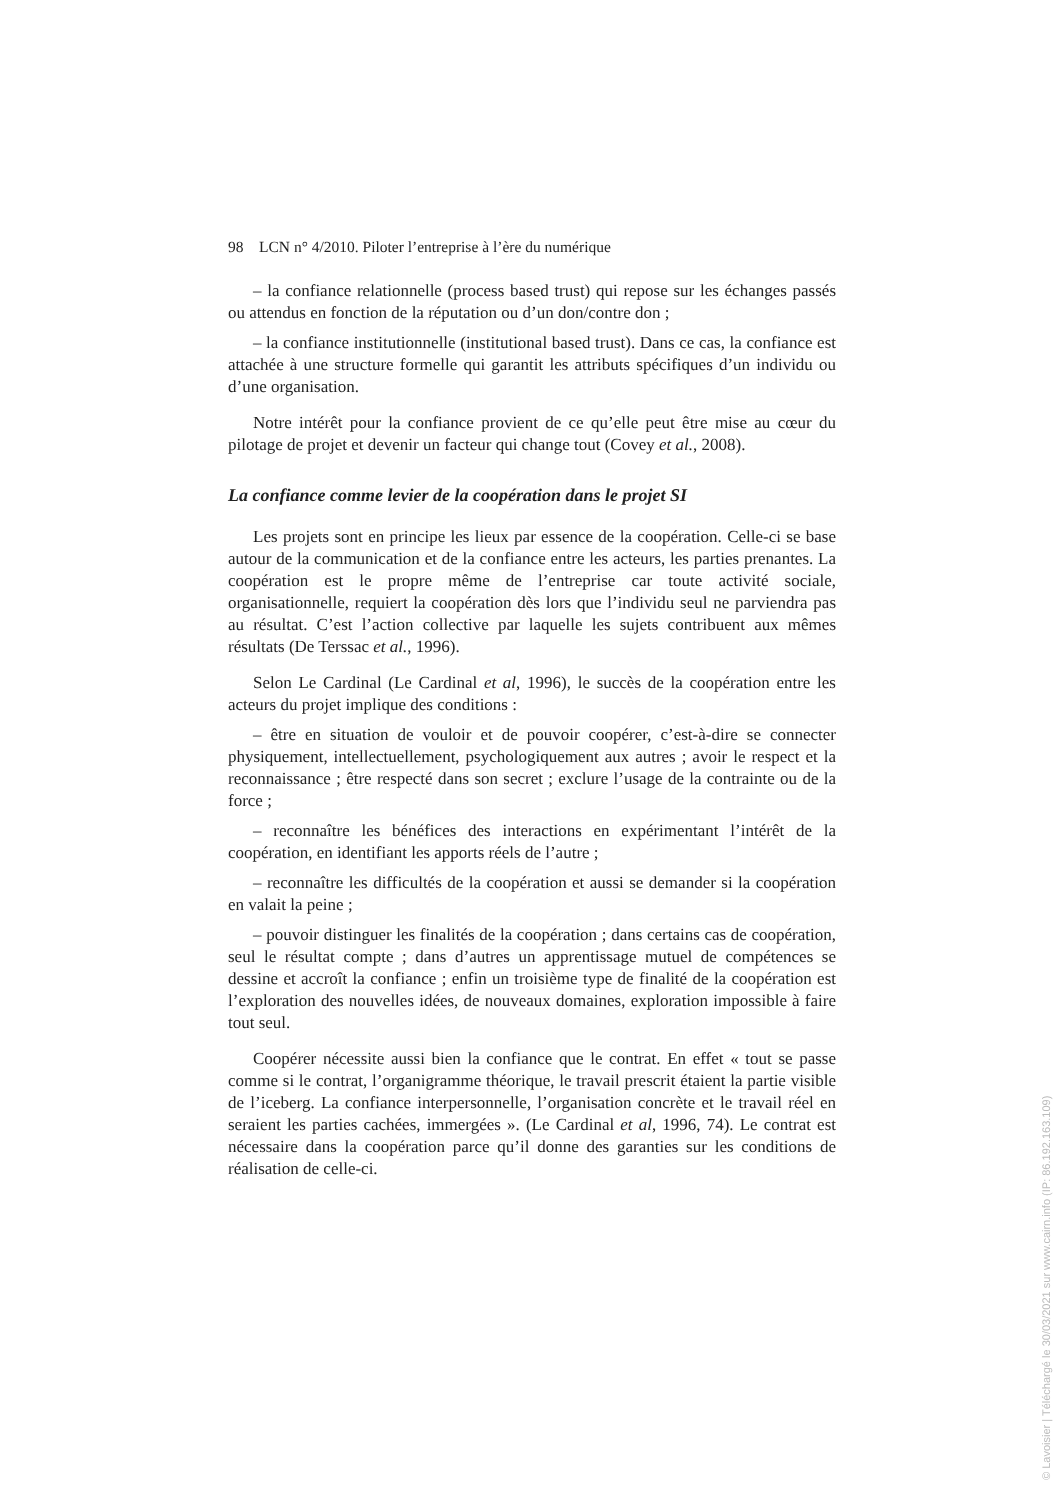98 LCN n° 4/2010. Piloter l’entreprise à l’ère du numérique
– la confiance relationnelle (process based trust) qui repose sur les échanges passés ou attendus en fonction de la réputation ou d’un don/contre don ;
– la confiance institutionnelle (institutional based trust). Dans ce cas, la confiance est attachée à une structure formelle qui garantit les attributs spécifiques d’un individu ou d’une organisation.
Notre intérêt pour la confiance provient de ce qu’elle peut être mise au cœur du pilotage de projet et devenir un facteur qui change tout (Covey et al., 2008).
La confiance comme levier de la coopération dans le projet SI
Les projets sont en principe les lieux par essence de la coopération. Celle-ci se base autour de la communication et de la confiance entre les acteurs, les parties prenantes. La coopération est le propre même de l’entreprise car toute activité sociale, organisationnelle, requiert la coopération dès lors que l’individu seul ne parviendra pas au résultat. C’est l’action collective par laquelle les sujets contribuent aux mêmes résultats (De Terssac et al., 1996).
Selon Le Cardinal (Le Cardinal et al, 1996), le succès de la coopération entre les acteurs du projet implique des conditions :
– être en situation de vouloir et de pouvoir coopérer, c’est-à-dire se connecter physiquement, intellectuellement, psychologiquement aux autres ; avoir le respect et la reconnaissance ; être respecté dans son secret ; exclure l’usage de la contrainte ou de la force ;
– reconnaître les bénéfices des interactions en expérimentant l’intérêt de la coopération, en identifiant les apports réels de l’autre ;
– reconnaître les difficultés de la coopération et aussi se demander si la coopération en valait la peine ;
– pouvoir distinguer les finalités de la coopération ; dans certains cas de coopération, seul le résultat compte ; dans d’autres un apprentissage mutuel de compétences se dessine et accroît la confiance ; enfin un troisième type de finalité de la coopération est l’exploration des nouvelles idées, de nouveaux domaines, exploration impossible à faire tout seul.
Coopérer nécessite aussi bien la confiance que le contrat. En effet « tout se passe comme si le contrat, l’organigramme théorique, le travail prescrit étaient la partie visible de l’iceberg. La confiance interpersonnelle, l’organisation concrète et le travail réel en seraient les parties cachées, immergées ». (Le Cardinal et al, 1996, 74). Le contrat est nécessaire dans la coopération parce qu’il donne des garanties sur les conditions de réalisation de celle-ci.
© Lavoisier | Téléchargé le 30/03/2021 sur www.cairn.info (IP: 86.192.163.109)